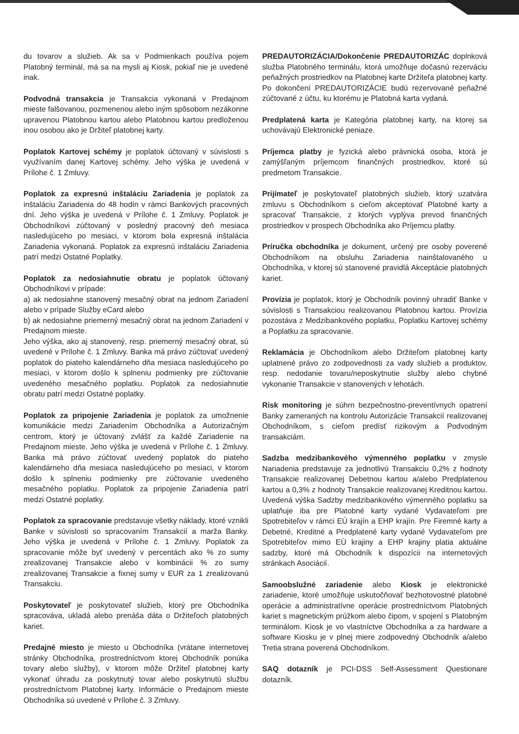du tovarov a služieb. Ak sa v Podmienkach používa pojem Platobný terminál, má sa na mysli aj Kiosk, pokiaľ nie je uvedené inak.
Podvodná transakcia je Transakcia vykonaná v Predajnom mieste falšovanou, pozmenenou alebo iným spôsobom nezákonne upravenou Platobnou kartou alebo Platobnou kartou predloženou inou osobou ako je Držiteľ platobnej karty.
Poplatok Kartovej schémy je poplatok účtovaný v súvislosti s využívaním danej Kartovej schémy. Jeho výška je uvedená v Prílohe č. 1 Zmluvy.
Poplatok za expresnú inštaláciu Zariadenia je poplatok za inštaláciu Zariadenia do 48 hodín v rámci Bankových pracovných dní. Jeho výška je uvedená v Prílohe č. 1 Zmluvy. Poplatok je Obchodníkovi zúčtovaný v posledný pracovný deň mesiaca nasledujúceho po mesiaci, v ktorom bola expresná inštalácia Zariadenia vykonaná. Poplatok za expresnú inštaláciu Zariadenia patrí medzi Ostatné Poplatky.
Poplatok za nedosiahnutie obratu je poplatok účtovaný Obchodníkovi v prípade:
a) ak nedosiahne stanovený mesačný obrat na jednom Zariadení alebo v prípade Služby eCard alebo
b) ak nedosiahne priemerný mesačný obrat na jednom Zariadení v Predajnom mieste.
Jeho výška, ako aj stanovený, resp. priemerný mesačný obrat, sú uvedené v Prílohe č. 1 Zmluvy. Banka má právo zúčtovať uvedený poplatok do piateho kalendárneho dňa mesiaca nasledujúceho po mesiaci, v ktorom došlo k splneniu podmienky pre zúčtovanie uvedeného mesačného poplatku. Poplatok za nedosiahnutie obratu patrí medzi Ostatné poplatky.
Poplatok za pripojenie Zariadenia je poplatok za umožnenie komunikácie medzi Zariadením Obchodníka a Autorizačným centrom, ktorý je účtovaný zvlášť za každé Zariadenie na Predajnom mieste. Jeho výška je uvedená v Prílohe č. 1 Zmluvy. Banka má právo zúčtovať uvedený poplatok do piateho kalendárneho dňa mesiaca nasledujúceho po mesiaci, v ktorom došlo k splneniu podmienky pre zúčtovanie uvedeného mesačného poplatku. Poplatok za pripojenie Zariadenia patrí medzi Ostatné poplatky.
Poplatok za spracovanie predstavuje všetky náklady, ktoré vznikli Banke v súvislosti so spracovaním Transakcií a marža Banky. Jeho výška je uvedená v Prílohe č. 1 Zmluvy. Poplatok za spracovanie môže byť uvedený v percentách ako % zo sumy zrealizovanej Transakcie alebo v kombinácii % zo sumy zrealizovanej Transakcie a fixnej sumy v EUR za 1 zrealizovanú Transakciu.
Poskytovateľ je poskytovateľ služieb, ktorý pre Obchodníka spracováva, ukladá alebo prenáša dáta o Držiteľoch platobných kariet.
Predajné miesto je miesto u Obchodníka (vrátane internetovej stránky Obchodníka, prostredníctvom ktorej Obchodník ponúka tovary alebo služby), v ktorom môže Držiteľ platobnej karty vykonať úhradu za poskytnutý tovar alebo poskytnutú službu prostredníctvom Platobnej karty. Informácie o Predajnom mieste Obchodníka sú uvedené v Prílohe č. 3 Zmluvy.
PREDAUTORIZÁCIA/Dokončenie PREDAUTORIZÁC doplnková služba Platobného terminálu, ktorá umožňuje dočasnú rezerváciu peňažných prostriedkov na Platobnej karte Držiteľa platobnej karty. Po dokončení PREDAUTORIZÁCIE budú rezervované peňažné zúčtované z účtu, ku ktorému je Platobná karta vydaná.
Predplatená karta je Kategória platobnej karty, na ktorej sa uchovávajú Elektronické peniaze.
Príjemca platby je fyzická alebo právnická osoba, ktorá je zamýšľaným príjemcom finančných prostriedkov, ktoré sú predmetom Transakcie.
Prijímateľ je poskytovateľ platobných služieb, ktorý uzatvára zmluvu s Obchodníkom s cieľom akceptovať Platobné karty a spracovať Transakcie, z ktorých vyplýva prevod finančných prostriedkov v prospech Obchodníka ako Príjemcu platby.
Príručka obchodníka je dokument, určený pre osoby poverené Obchodníkom na obsluhu Zariadenia nainštalovaného u Obchodníka, v ktorej sú stanovené pravidlá Akceptácie platobných kariet.
Provízia je poplatok, ktorý je Obchodník povinný uhradiť Banke v súvislosti s Transakciou realizovanou Platobnou kartou. Provízia pozostáva z Medzibankového poplatku, Poplatku Kartovej schémy a Poplatku za spracovanie.
Reklamácia je Obchodníkom alebo Držiteľom platobnej karty uplatnené právo zo zodpovednosti za vady služieb a produktov, resp. nedodanie tovaru/neposkytnutie služby alebo chybné vykonanie Transakcie v stanovených v lehotách.
Risk monitoring je súhrn bezpečnostno-preventívnych opatrení Banky zameraných na kontrolu Autorizácie Transakcií realizovanej Obchodníkom, s cieľom predísť rizikovým a Podvodným transakciám.
Sadzba medzibankového výmenného poplatku v zmysle Nariadenia predstavuje za jednotlivú Transakciu 0,2% z hodnoty Transakcie realizovanej Debetnou kartou a/alebo Predplatenou kartou a 0,3% z hodnoty Transakcie realizovanej Kreditnou kartou. Uvedená výška Sadzby medzibankového výmenného poplatku sa uplatňuje iba pre Platobné karty vydané Vydavateľom pre Spotrebiteľov v rámci EÚ krajín a EHP krajín. Pre Firemné karty a Debetné, Kreditné a Predplatené karty vydané Vydavateľom pre Spotrebiteľov mimo EÚ krajiny a EHP krajiny platia aktuálne sadzby, ktoré má Obchodník k dispozícii na internetových stránkach Asociácií.
Samoobslužné zariadenie alebo Kiosk je elektronické zariadenie, ktoré umožňuje uskutočňovať bezhotovostné platobné operácie a administratívne operácie prostredníctvom Platobných kariet s magnetickým prúžkom alebo čipom, v spojení s Platobným terminálom. Kiosk je vo vlastníctve Obchodníka a za hardware a software Kiosku je v plnej miere zodpovedný Obchodník a/alebo Tretia strana poverená Obchodníkom.
SAQ dotazník je PCI-DSS Self-Assessment Questionare dotazník.